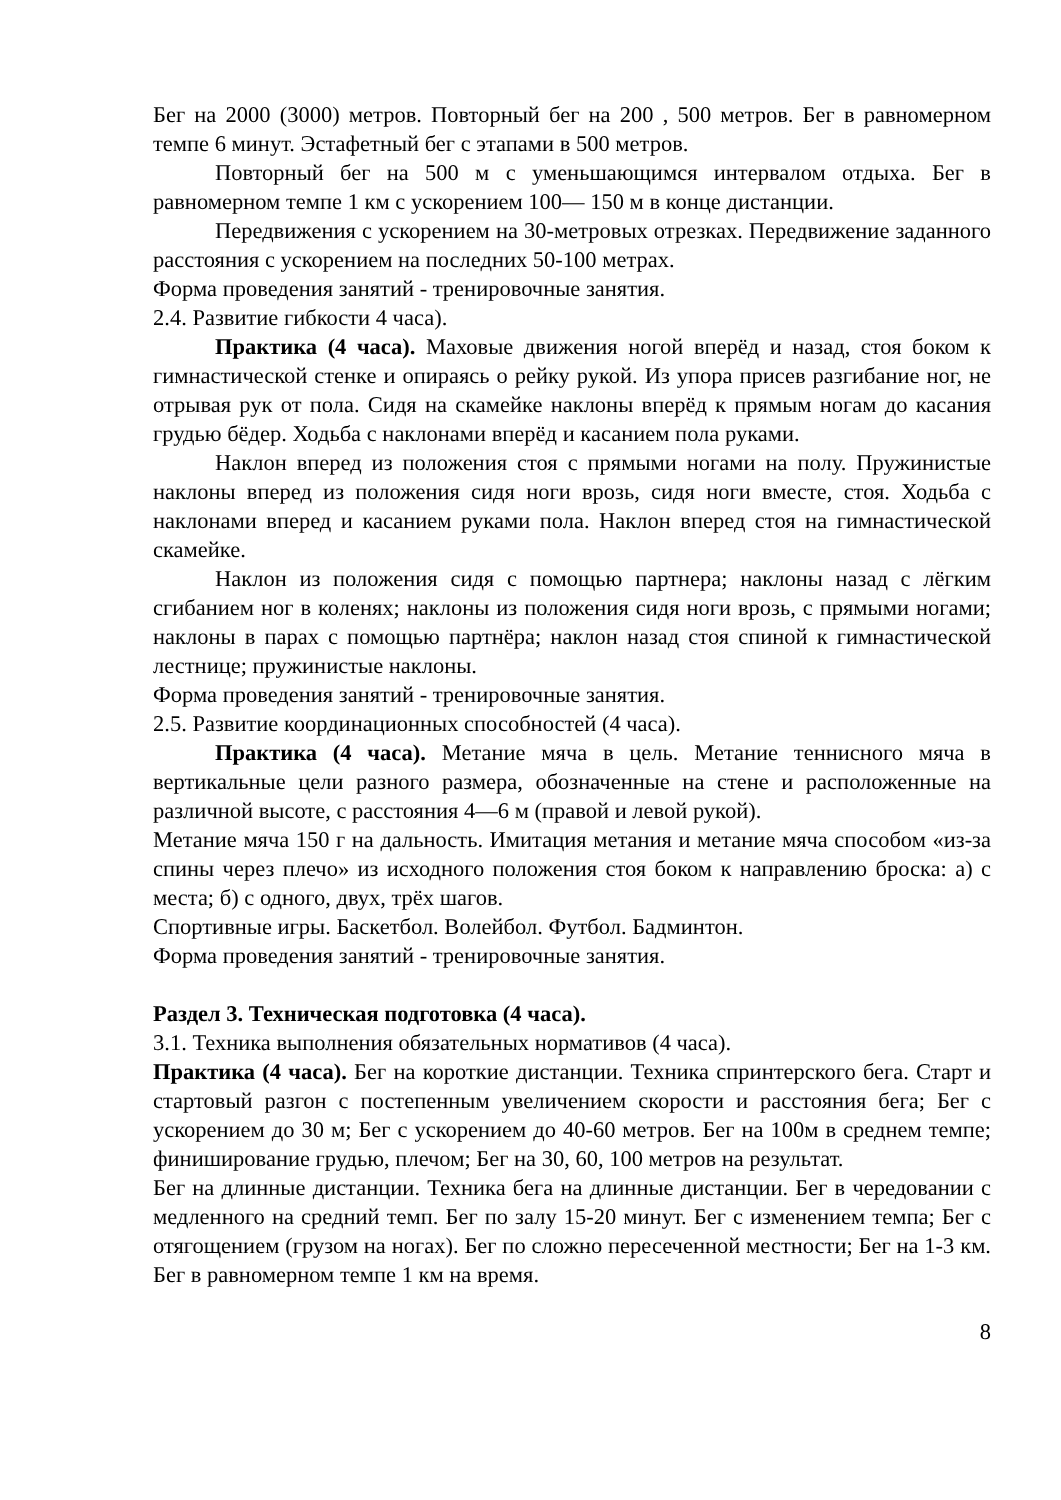Бег на 2000 (3000) метров. Повторный бег на 200 , 500 метров. Бег в равномерном темпе 6 минут. Эстафетный бег с этапами в 500 метров.
Повторный бег на 500 м с уменьшающимся интервалом отдыха. Бег в равномерном темпе 1 км с ускорением 100— 150 м в конце дистанции.
Передвижения с ускорением на 30-метровых отрезках. Передвижение заданного расстояния с ускорением на последних 50-100 метрах.
Форма проведения занятий - тренировочные занятия.
2.4. Развитие гибкости 4 часа).
Практика (4 часа). Маховые движения ногой вперёд и назад, стоя боком к гимнастической стенке и опираясь о рейку рукой. Из упора присев разгибание ног, не отрывая рук от пола. Сидя на скамейке наклоны вперёд к прямым ногам до касания грудью бёдер. Ходьба с наклонами вперёд и касанием пола руками.
Наклон вперед из положения стоя с прямыми ногами на полу. Пружинистые наклоны вперед из положения сидя ноги врозь, сидя ноги вместе, стоя. Ходьба с наклонами вперед и касанием руками пола. Наклон вперед стоя на гимнастической скамейке.
Наклон из положения сидя с помощью партнера; наклоны назад с лёгким сгибанием ног в коленях; наклоны из положения сидя ноги врозь, с прямыми ногами; наклоны в парах с помощью партнёра; наклон назад стоя спиной к гимнастической лестнице; пружинистые наклоны.
Форма проведения занятий - тренировочные занятия.
2.5. Развитие координационных способностей (4 часа).
Практика (4 часа). Метание мяча в цель. Метание теннисного мяча в вертикальные цели разного размера, обозначенные на стене и расположенные на различной высоте, с расстояния 4—6 м (правой и левой рукой).
Метание мяча 150 г на дальность. Имитация метания и метание мяча способом «из-за спины через плечо» из исходного положения стоя боком к направлению броска: а) с места; б) с одного, двух, трёх шагов.
Спортивные игры. Баскетбол. Волейбол. Футбол. Бадминтон.
Форма проведения занятий - тренировочные занятия.
Раздел 3. Техническая подготовка (4 часа).
3.1. Техника выполнения обязательных нормативов (4 часа).
Практика (4 часа). Бег на короткие дистанции. Техника спринтерского бега. Старт и стартовый разгон с постепенным увеличением скорости и расстояния бега; Бег с ускорением до 30 м; Бег с ускорением до 40-60 метров. Бег на 100м в среднем темпе; финиширование грудью, плечом; Бег на 30, 60, 100 метров на результат.
Бег на длинные дистанции. Техника бега на длинные дистанции. Бег в чередовании с медленного на средний темп. Бег по залу 15-20 минут. Бег с изменением темпа; Бег с отягощением (грузом на ногах). Бег по сложно пересеченной местности; Бег на 1-3 км. Бег в равномерном темпе 1 км на время.
8